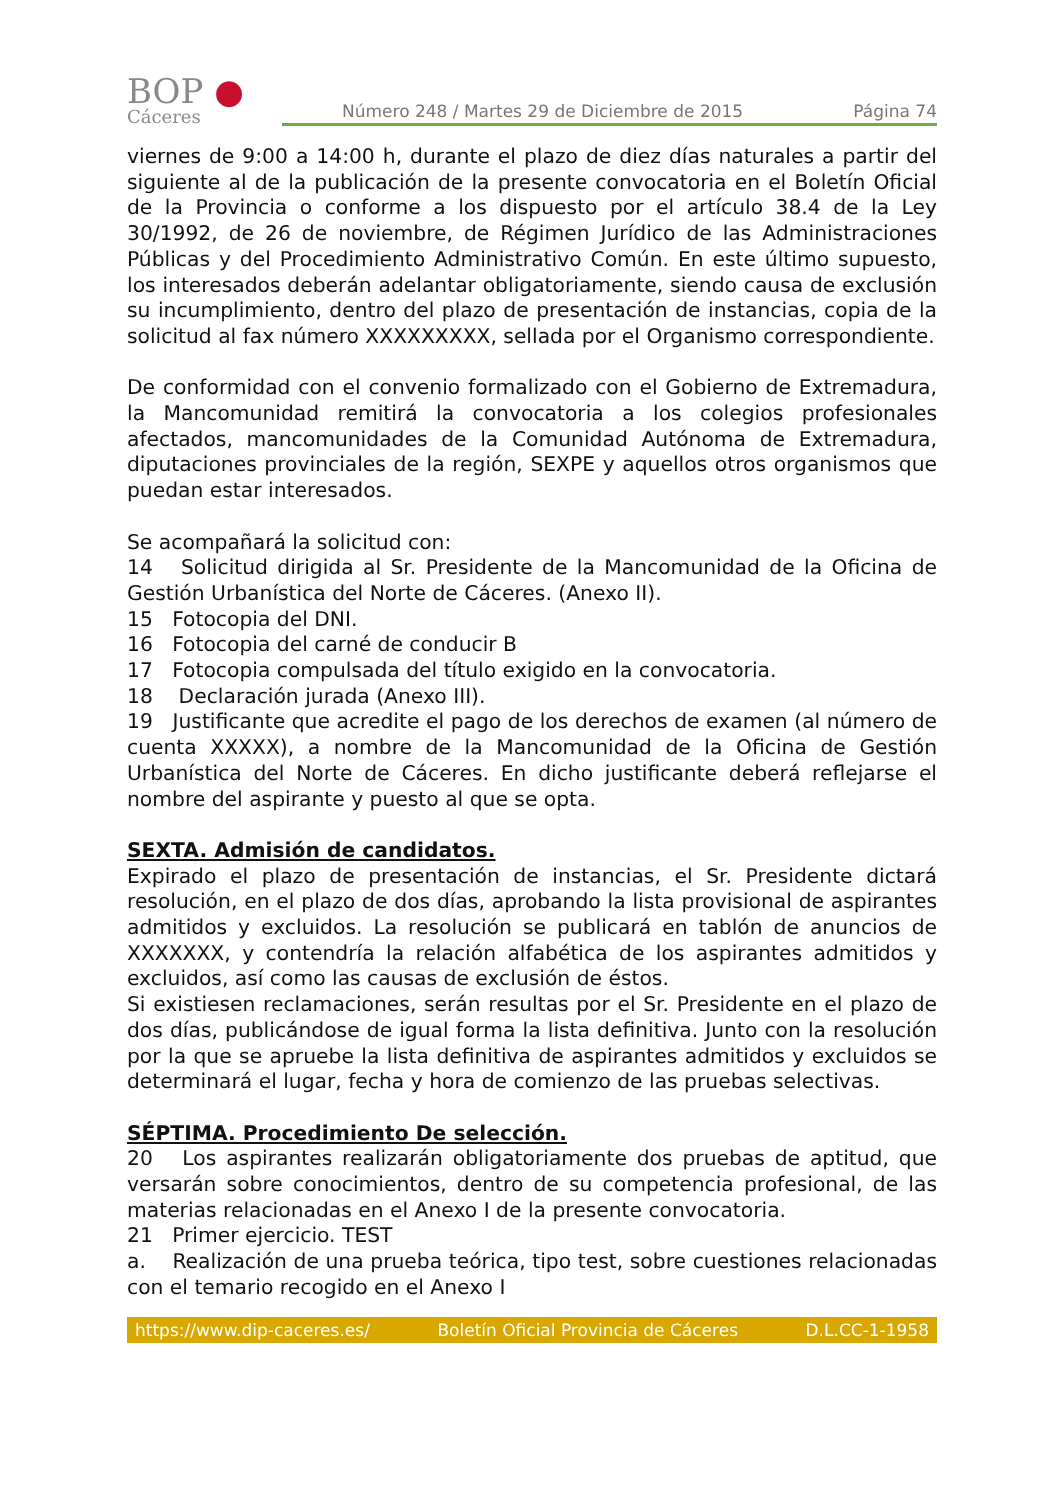BOP ●
Cáceres
Número 248 / Martes 29 de Diciembre de 2015 Página 74
viernes de 9:00 a 14:00 h, durante el plazo de diez días naturales a partir del siguiente al de la publicación de la presente convocatoria en el Boletín Oficial de la Provincia o conforme a los dispuesto por el artículo 38.4 de la Ley 30/1992, de 26 de noviembre, de Régimen Jurídico de las Administraciones Públicas y del Procedimiento Administrativo Común. En este último supuesto, los interesados deberán adelantar obligatoriamente, siendo causa de exclusión su incumplimiento, dentro del plazo de presentación de instancias, copia de la solicitud al fax número XXXXXXXXX, sellada por el Organismo correspondiente.
De conformidad con el convenio formalizado con el Gobierno de Extremadura, la Mancomunidad remitirá la convocatoria a los colegios profesionales afectados, mancomunidades de la Comunidad Autónoma de Extremadura, diputaciones provinciales de la región, SEXPE y aquellos otros organismos que puedan estar interesados.
Se acompañará la solicitud con:
14 Solicitud dirigida al Sr. Presidente de la Mancomunidad de la Oficina de Gestión Urbanística del Norte de Cáceres. (Anexo II).
15 Fotocopia del DNI.
16 Fotocopia del carné de conducir B
17 Fotocopia compulsada del título exigido en la convocatoria.
18 Declaración jurada (Anexo III).
19 Justificante que acredite el pago de los derechos de examen (al número de cuenta XXXXX), a nombre de la Mancomunidad de la Oficina de Gestión Urbanística del Norte de Cáceres. En dicho justificante deberá reflejarse el nombre del aspirante y puesto al que se opta.
SEXTA. Admisión de candidatos.
Expirado el plazo de presentación de instancias, el Sr. Presidente dictará resolución, en el plazo de dos días, aprobando la lista provisional de aspirantes admitidos y excluidos. La resolución se publicará en tablón de anuncios de XXXXXXX, y contendría la relación alfabética de los aspirantes admitidos y excluidos, así como las causas de exclusión de éstos.
Si existiesen reclamaciones, serán resultas por el Sr. Presidente en el plazo de dos días, publicándose de igual forma la lista definitiva. Junto con la resolución por la que se apruebe la lista definitiva de aspirantes admitidos y excluidos se determinará el lugar, fecha y hora de comienzo de las pruebas selectivas.
SÉPTIMA. Procedimiento De selección.
20 Los aspirantes realizarán obligatoriamente dos pruebas de aptitud, que versarán sobre conocimientos, dentro de su competencia profesional, de las materias relacionadas en el Anexo I de la presente convocatoria.
21 Primer ejercicio. TEST
a. Realización de una prueba teórica, tipo test, sobre cuestiones relacionadas con el temario recogido en el Anexo I
https://www.dip-caceres.es/ Boletín Oficial Provincia de Cáceres D.L.CC-1-1958